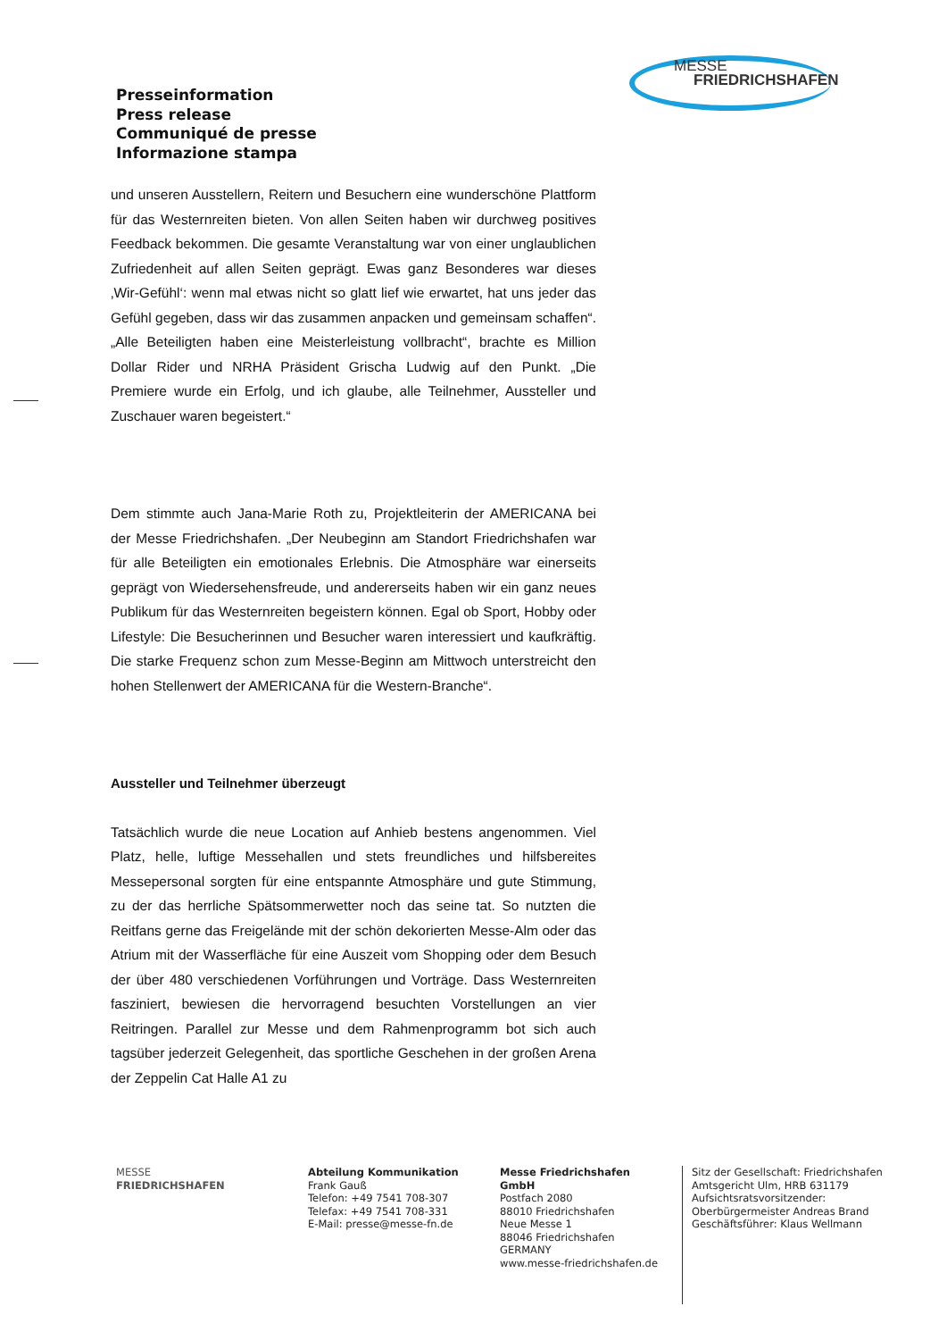MESSE
FRIEDRICHSHAFEN
Presseinformation
Press release
Communiqué de presse
Informazione stampa
und unseren Ausstellern, Reitern und Besuchern eine wunderschöne Plattform für das Westernreiten bieten. Von allen Seiten haben wir durchweg positives Feedback bekommen. Die gesamte Veranstaltung war von einer unglaublichen Zufriedenheit auf allen Seiten geprägt. Ewas ganz Besonderes war dieses ‚Wir-Gefühl‘: wenn mal etwas nicht so glatt lief wie erwartet, hat uns jeder das Gefühl gegeben, dass wir das zusammen anpacken und gemeinsam schaffen“. „Alle Beteiligten haben eine Meisterleistung vollbracht“, brachte es Million Dollar Rider und NRHA Präsident Grischa Ludwig auf den Punkt. „Die Premiere wurde ein Erfolg, und ich glaube, alle Teilnehmer, Aussteller und Zuschauer waren begeistert.“
Dem stimmte auch Jana-Marie Roth zu, Projektleiterin der AMERICANA bei der Messe Friedrichshafen. „Der Neubeginn am Standort Friedrichshafen war für alle Beteiligten ein emotionales Erlebnis. Die Atmosphäre war einerseits geprägt von Wiedersehensfreude, und andererseits haben wir ein ganz neues Publikum für das Westernreiten begeistern können. Egal ob Sport, Hobby oder Lifestyle: Die Besucherinnen und Besucher waren interessiert und kaufkräftig. Die starke Frequenz schon zum Messe-Beginn am Mittwoch unterstreicht den hohen Stellenwert der AMERICANA für die Western-Branche“.
Aussteller und Teilnehmer überzeugt
Tatsächlich wurde die neue Location auf Anhieb bestens angenommen. Viel Platz, helle, luftige Messehallen und stets freundliches und hilfsbereites Messepersonal sorgten für eine entspannte Atmosphäre und gute Stimmung, zu der das herrliche Spätsommerwetter noch das seine tat. So nutzten die Reitfans gerne das Freigelände mit der schön dekorierten Messe-Alm oder das Atrium mit der Wasserfläche für eine Auszeit vom Shopping oder dem Besuch der über 480 verschiedenen Vorführungen und Vorträge. Dass Westernreiten fasziniert, bewiesen die hervorragend besuchten Vorstellungen an vier Reitringen. Parallel zur Messe und dem Rahmenprogramm bot sich auch tagsüber jederzeit Gelegenheit, das sportliche Geschehen in der großen Arena der Zeppelin Cat Halle A1 zu
MESSE
FRIEDRICHSHAFEN
Abteilung Kommunikation
Frank Gauß
Telefon: +49 7541 708-307
Telefax: +49 7541 708-331
E-Mail: presse@messe-fn.de
Messe Friedrichshafen GmbH
Postfach 2080
88010 Friedrichshafen
Neue Messe 1
88046 Friedrichshafen
GERMANY
www.messe-friedrichshafen.de
Sitz der Gesellschaft: Friedrichshafen
Amtsgericht Ulm, HRB 631179
Aufsichtsratsvorsitzender:
Oberbürgermeister Andreas Brand
Geschäftsführer: Klaus Wellmann